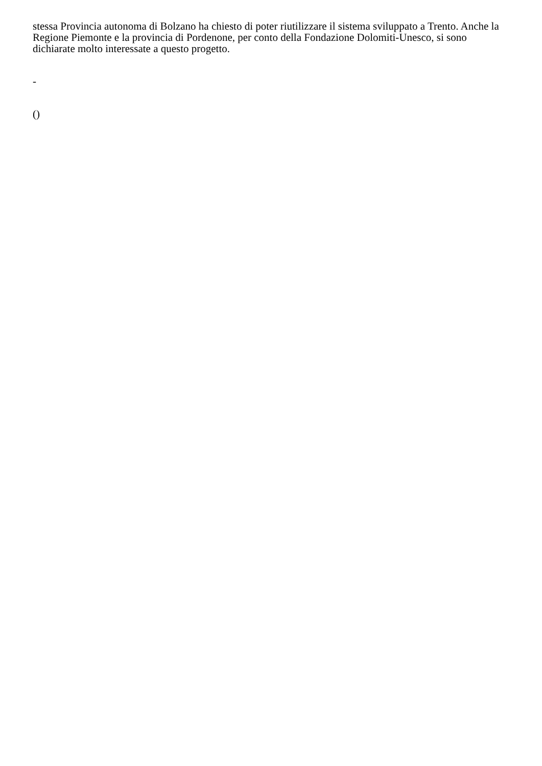stessa Provincia autonoma di Bolzano ha chiesto di poter riutilizzare il sistema sviluppato a Trento. Anche la Regione Piemonte e la provincia di Pordenone, per conto della Fondazione Dolomiti-Unesco, si sono dichiarate molto interessate a questo progetto.
-
()